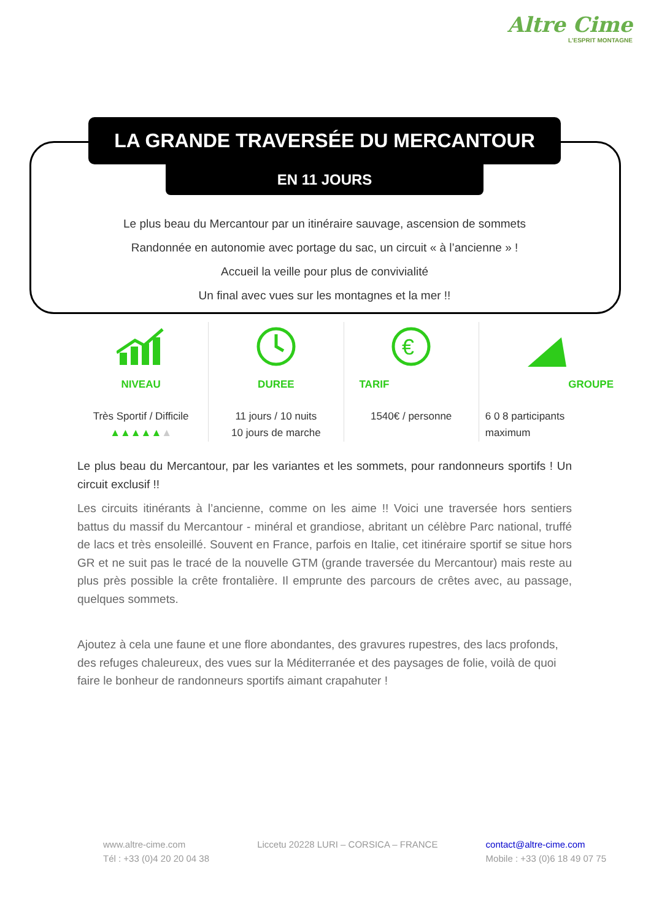Altre Cime
L'ESPRIT MONTAGNE
LA GRANDE TRAVERSÉE DU MERCANTOUR
EN 11 JOURS
Le plus beau du Mercantour par un itinéraire sauvage, ascension de sommets
Randonnée en autonomie avec portage du sac, un circuit « à l’ancienne » !
Accueil la veille pour plus de convivialité
Un final avec vues sur les montagnes et la mer !!
NIVEAU
Très Sportif / Difficile
▲▲▲▲▲▲
DUREE
11 jours / 10 nuits
10 jours de marche
€
TARIF
1540€ / personne
GROUPE
6 0 8 participants
maximum
Le plus beau du Mercantour, par les variantes et les sommets, pour randonneurs sportifs ! Un circuit exclusif !!
Les circuits itinérants à l’ancienne, comme on les aime !! Voici une traversée hors sentiers battus du massif du Mercantour - minéral et grandiose, abritant un célèbre Parc national, truffé de lacs et très ensoleillé. Souvent en France, parfois en Italie, cet itinéraire sportif se situe hors GR et ne suit pas le tracé de la nouvelle GTM (grande traversée du Mercantour) mais reste au plus près possible la crête frontalière. Il emprunte des parcours de crêtes avec, au passage, quelques sommets.
Ajoutez à cela une faune et une flore abondantes, des gravures rupestres, des lacs profonds, des refuges chaleureux, des vues sur la Méditerranée et des paysages de folie, voilà de quoi faire le bonheur de randonneurs sportifs aimant crapahuter !
www.altre-cime.com
Tél : +33 (0)4 20 20 04 38
Liccetu 20228 LURI – CORSICA – FRANCE
contact@altre-cime.com
Mobile : +33 (0)6 18 49 07 75